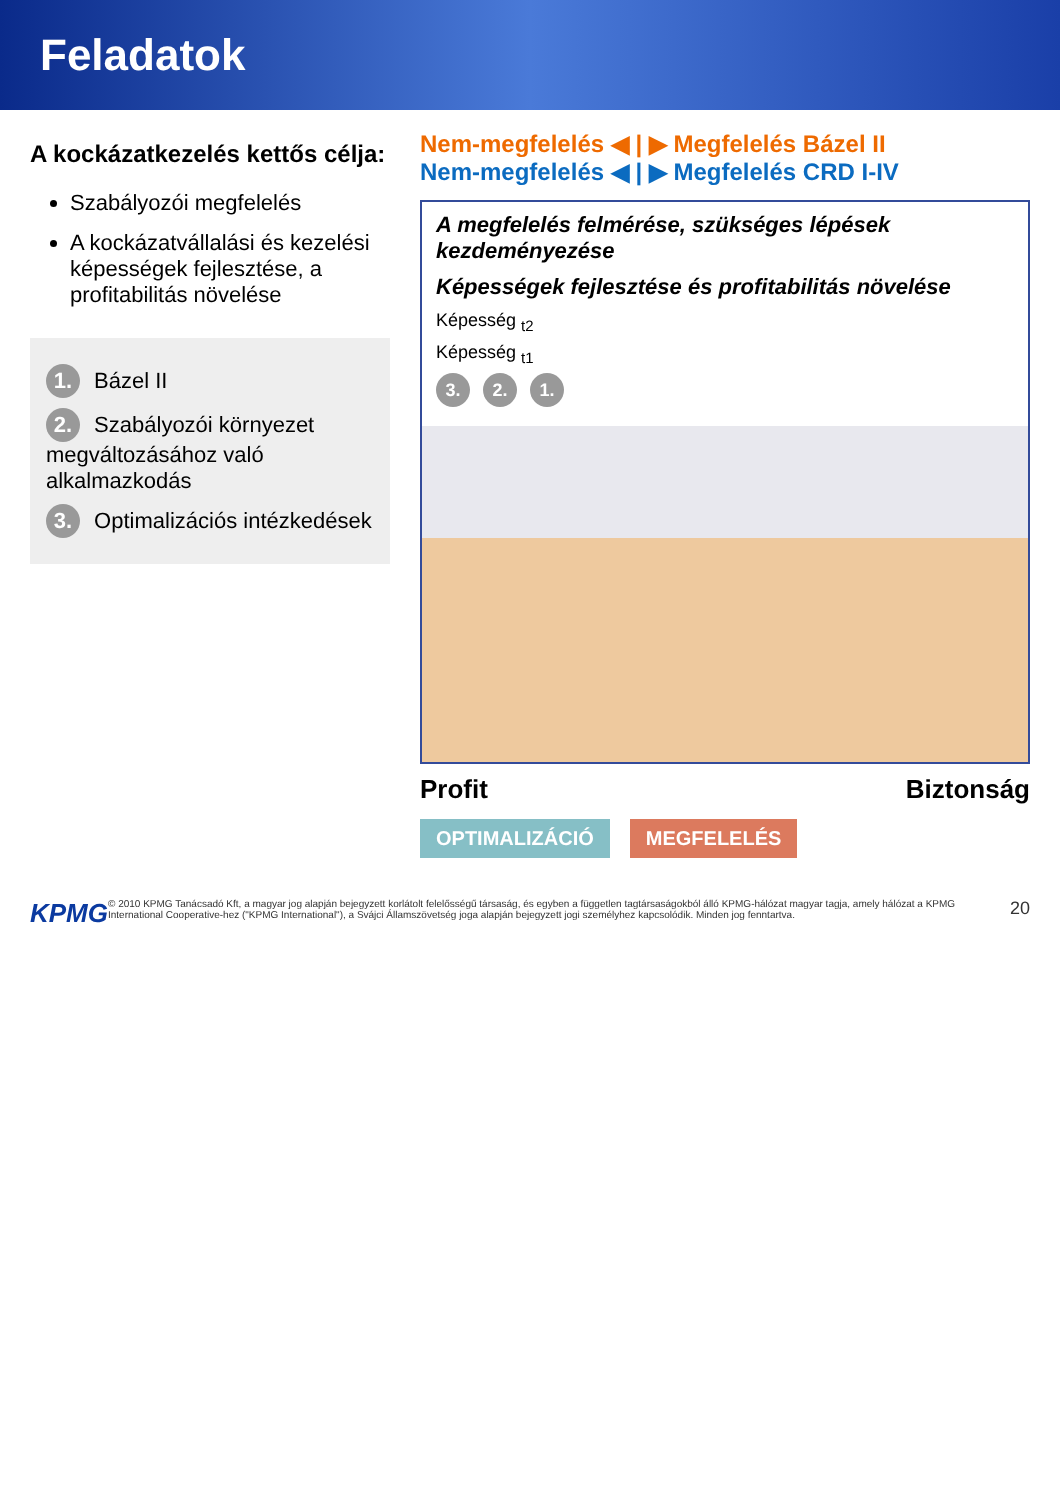Feladatok
A kockázatkezelés kettős célja:
Szabályozói megfelelés
A kockázatvállalási és kezelési képességek fejlesztése, a profitabilitás növelése
1. Bázel II
2. Szabályozói környezet megváltozásához való alkalmazkodás
3. Optimalizációs intézkedések
Nem-megfelelés ◀ | ▶ Megfelelés Bázel II
Nem-megfelelés ◀ | ▶ Megfelelés CRD I-IV
A megfelelés felmérése, szükséges lépések kezdeményezése
Képességek fejlesztése és profitabilitás növelése
Képesség <sub>t2</sub>
Képesség <sub>t1</sub>
3. 2. 1.
Profit Biztonság
OPTIMALIZÁCIÓ MEGFELELÉS
KPMG © 2010 KPMG Tanácsadó Kft, a magyar jog alapján bejegyzett korlátolt felelősségű társaság, és egyben a független tagtársaságokból álló KPMG-hálózat magyar tagja, amely hálózat a KPMG International Cooperative-hez ("KPMG International"), a Svájci Államszövetség joga alapján bejegyzett jogi személyhez kapcsolódik. Minden jog fenntartva. 20